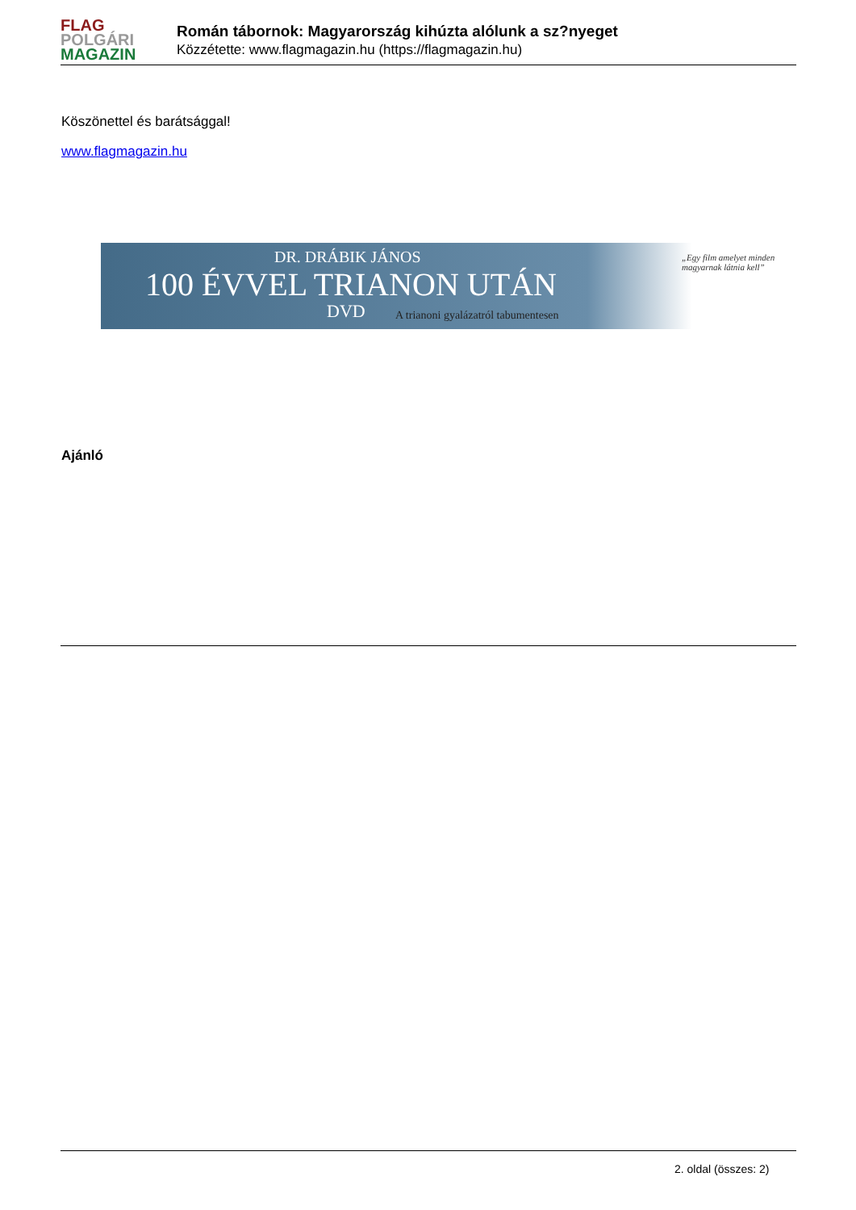FLAG
POLGÁRI
MAGAZIN
Román tábornok: Magyarország kihúzta alólunk a sz?nyeget
Közzétette: www.flagmagazin.hu (https://flagmagazin.hu)
Köszönettel és barátsággal!
www.flagmagazin.hu
DR. DRÁBIK JÁNOS
100 ÉVVEL TRIANON UTÁN
DVD
A trianoni gyalázatról tabumentesen
„Egy film amelyet minden magyarnak látnia kell”
Ajánló
2. oldal (összes: 2)